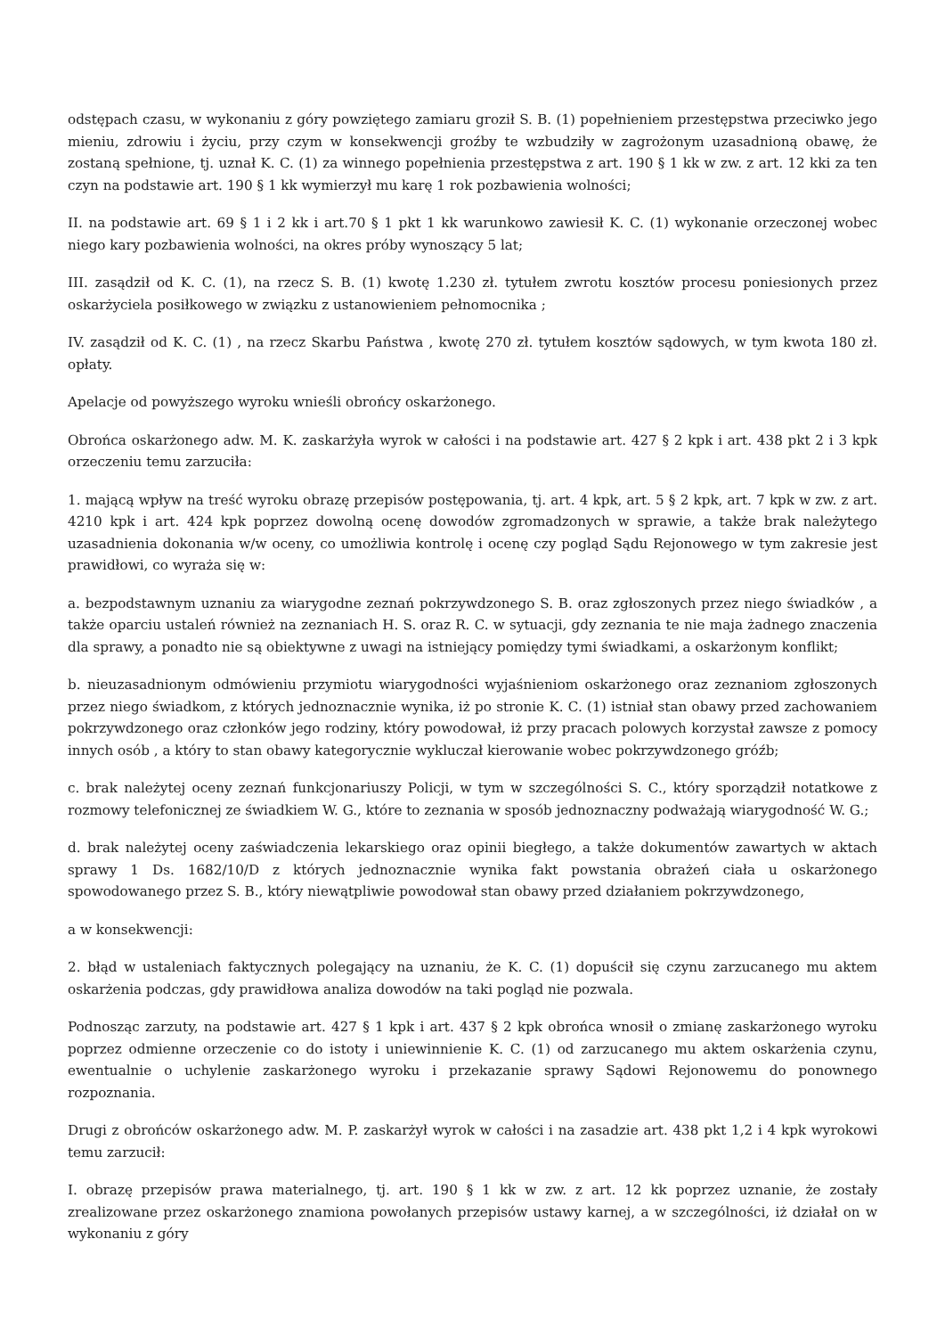odstępach czasu, w wykonaniu z góry powziętego zamiaru groził S. B. (1) popełnieniem przestępstwa przeciwko jego mieniu, zdrowiu i życiu, przy czym w konsekwencji groźby te wzbudziły w zagrożonym uzasadnioną obawę, że zostaną spełnione, tj. uznał K. C. (1) za winnego popełnienia przestępstwa z art. 190 § 1 kk w zw. z art. 12 kki za ten czyn na podstawie art. 190 § 1 kk wymierzył mu karę 1 rok pozbawienia wolności;
II. na podstawie art. 69 § 1 i 2 kk i art.70 § 1 pkt 1 kk warunkowo zawiesił K. C. (1) wykonanie orzeczonej wobec niego kary pozbawienia wolności, na okres próby wynoszący 5 lat;
III. zasądził od K. C. (1), na rzecz S. B. (1) kwotę 1.230 zł. tytułem zwrotu kosztów procesu poniesionych przez oskarżyciela posiłkowego w związku z ustanowieniem pełnomocnika ;
IV. zasądził od K. C. (1) , na rzecz Skarbu Państwa , kwotę 270 zł. tytułem kosztów sądowych, w tym kwota 180 zł. opłaty.
Apelacje od powyższego wyroku wnieśli obrońcy oskarżonego.
Obrońca oskarżonego adw. M. K. zaskarżyła wyrok w całości i na podstawie art. 427 § 2 kpk i art. 438 pkt 2 i 3 kpk orzeczeniu temu zarzuciła:
1. mającą wpływ na treść wyroku obrazę przepisów postępowania, tj. art. 4 kpk, art. 5 § 2 kpk, art. 7 kpk w zw. z art. 4210 kpk i art. 424 kpk poprzez dowolną ocenę dowodów zgromadzonych w sprawie, a także brak należytego uzasadnienia dokonania w/w oceny, co umożliwia kontrolę i ocenę czy pogląd Sądu Rejonowego w tym zakresie jest prawidłowi, co wyraża się w:
a. bezpodstawnym uznaniu za wiarygodne zeznań pokrzywdzonego S. B. oraz zgłoszonych przez niego świadków , a także oparciu ustaleń również na zeznaniach H. S. oraz R. C. w sytuacji, gdy zeznania te nie maja żadnego znaczenia dla sprawy, a ponadto nie są obiektywne z uwagi na istniejący pomiędzy tymi świadkami, a oskarżonym konflikt;
b. nieuzasadnionym odmówieniu przymiotu wiarygodności wyjaśnieniom oskarżonego oraz zeznaniom zgłoszonych przez niego świadkom, z których jednoznacznie wynika, iż po stronie K. C. (1) istniał stan obawy przed zachowaniem pokrzywdzonego oraz członków jego rodziny, który powodował, iż przy pracach polowych korzystał zawsze z pomocy innych osób , a który to stan obawy kategorycznie wykluczał kierowanie wobec pokrzywdzonego gróźb;
c. brak należytej oceny zeznań funkcjonariuszy Policji, w tym w szczególności S. C., który sporządził notatkowe z rozmowy telefonicznej ze świadkiem W. G., które to zeznania w sposób jednoznaczny podważają wiarygodność W. G.;
d. brak należytej oceny zaświadczenia lekarskiego oraz opinii biegłego, a także dokumentów zawartych w aktach sprawy 1 Ds. 1682/10/D z których jednoznacznie wynika fakt powstania obrażeń ciała u oskarżonego spowodowanego przez S. B., który niewątpliwie powodował stan obawy przed działaniem pokrzywdzonego,
a w konsekwencji:
2. błąd w ustaleniach faktycznych polegający na uznaniu, że K. C. (1) dopuścił się czynu zarzucanego mu aktem oskarżenia podczas, gdy prawidłowa analiza dowodów na taki pogląd nie pozwala.
Podnosząc zarzuty, na podstawie art. 427 § 1 kpk i art. 437 § 2 kpk obrońca wnosił o zmianę zaskarżonego wyroku poprzez odmienne orzeczenie co do istoty i uniewinnienie K. C. (1) od zarzucanego mu aktem oskarżenia czynu, ewentualnie o uchylenie zaskarżonego wyroku i przekazanie sprawy Sądowi Rejonowemu do ponownego rozpoznania.
Drugi z obrońców oskarżonego adw. M. P. zaskarżył wyrok w całości i na zasadzie art. 438 pkt 1,2 i 4 kpk wyrokowi temu zarzucił:
I. obrazę przepisów prawa materialnego, tj. art. 190 § 1 kk w zw. z art. 12 kk poprzez uznanie, że zostały zrealizowane przez oskarżonego znamiona powołanych przepisów ustawy karnej, a w szczególności, iż działał on w wykonaniu z góry